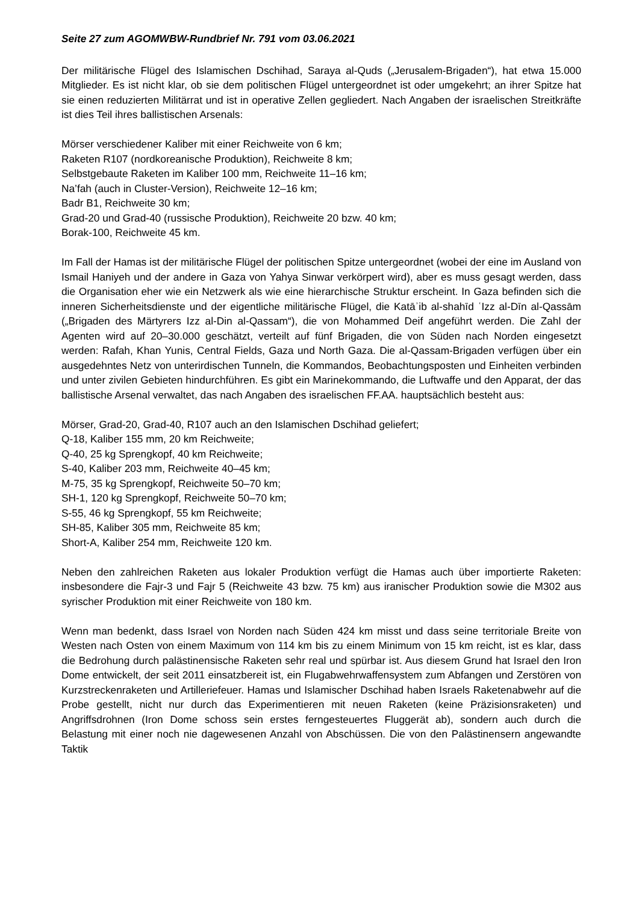Seite 27 zum AGOMWBW-Rundbrief Nr. 791 vom 03.06.2021
Der militärische Flügel des Islamischen Dschihad, Saraya al-Quds („Jerusalem-Brigaden“), hat etwa 15.000 Mitglieder. Es ist nicht klar, ob sie dem politischen Flügel untergeordnet ist oder umgekehrt; an ihrer Spitze hat sie einen reduzierten Militärrat und ist in operative Zellen gegliedert. Nach Angaben der israelischen Streitkräfte ist dies Teil ihres ballistischen Arsenals:
Mörser verschiedener Kaliber mit einer Reichweite von 6 km;
Raketen R107 (nordkoreanische Produktion), Reichweite 8 km;
Selbstgebaute Raketen im Kaliber 100 mm, Reichweite 11–16 km;
Na’fah (auch in Cluster-Version), Reichweite 12–16 km;
Badr B1, Reichweite 30 km;
Grad-20 und Grad-40 (russische Produktion), Reichweite 20 bzw. 40 km;
Borak-100, Reichweite 45 km.
Im Fall der Hamas ist der militärische Flügel der politischen Spitze untergeordnet (wobei der eine im Ausland von Ismail Haniyeh und der andere in Gaza von Yahya Sinwar verkörpert wird), aber es muss gesagt werden, dass die Organisation eher wie ein Netzwerk als wie eine hierarchische Struktur erscheint. In Gaza befinden sich die inneren Sicherheitsdienste und der eigentliche militärische Flügel, die Katāʾib al-shahīd ʿIzz al-Dīn al-Qassām („Brigaden des Märtyrers Izz al-Din al-Qassam“), die von Mohammed Deif angeführt werden. Die Zahl der Agenten wird auf 20–30.000 geschätzt, verteilt auf fünf Brigaden, die von Süden nach Norden eingesetzt werden: Rafah, Khan Yunis, Central Fields, Gaza und North Gaza. Die al-Qassam-Brigaden verfügen über ein ausgedehntes Netz von unterirdischen Tunneln, die Kommandos, Beobachtungsposten und Einheiten verbinden und unter zivilen Gebieten hindurchführen. Es gibt ein Marinekommando, die Luftwaffe und den Apparat, der das ballistische Arsenal verwaltet, das nach Angaben des israelischen FF.AA. hauptsächlich besteht aus:
Mörser, Grad-20, Grad-40, R107 auch an den Islamischen Dschihad geliefert;
Q-18, Kaliber 155 mm, 20 km Reichweite;
Q-40, 25 kg Sprengkopf, 40 km Reichweite;
S-40, Kaliber 203 mm, Reichweite 40–45 km;
M-75, 35 kg Sprengkopf, Reichweite 50–70 km;
SH-1, 120 kg Sprengkopf, Reichweite 50–70 km;
S-55, 46 kg Sprengkopf, 55 km Reichweite;
SH-85, Kaliber 305 mm, Reichweite 85 km;
Short-A, Kaliber 254 mm, Reichweite 120 km.
Neben den zahlreichen Raketen aus lokaler Produktion verfügt die Hamas auch über importierte Raketen: insbesondere die Fajr-3 und Fajr 5 (Reichweite 43 bzw. 75 km) aus iranischer Produktion sowie die M302 aus syrischer Produktion mit einer Reichweite von 180 km.
Wenn man bedenkt, dass Israel von Norden nach Süden 424 km misst und dass seine territoriale Breite von Westen nach Osten von einem Maximum von 114 km bis zu einem Minimum von 15 km reicht, ist es klar, dass die Bedrohung durch palästinensische Raketen sehr real und spürbar ist. Aus diesem Grund hat Israel den Iron Dome entwickelt, der seit 2011 einsatzbereit ist, ein Flugabwehrwaffensystem zum Abfangen und Zerstören von Kurzstreckenraketen und Artilleriefeuer. Hamas und Islamischer Dschihad haben Israels Raketenabwehr auf die Probe gestellt, nicht nur durch das Experimentieren mit neuen Raketen (keine Präzisionsraketen) und Angriffsdrohnen (Iron Dome schoss sein erstes ferngesteuertes Fluggerät ab), sondern auch durch die Belastung mit einer noch nie dagewesenen Anzahl von Abschüssen. Die von den Palästinensern angewandte Taktik